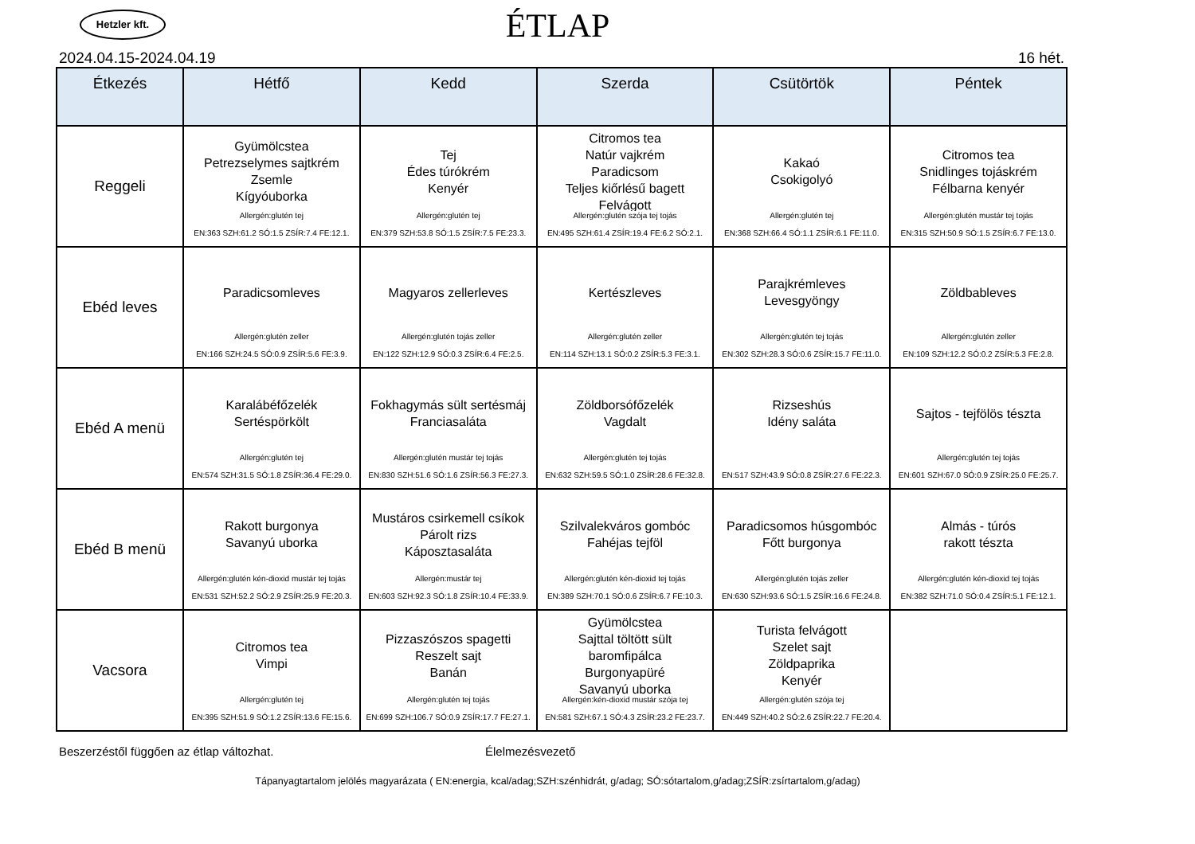Hetzler kft.
ÉTLAP
2024.04.15-2024.04.19 16 hét.
| Étkezés | Hétfő | Kedd | Szerda | Csütörtök | Péntek |
| --- | --- | --- | --- | --- | --- |
| Reggeli | Gyümölcstea Petrezselymes sajtkrém Zsemle Kígyóuborka Allergén:glutén tej EN:363 SZH:61.2 SÓ:1.5 ZSÍR:7.4 FE:12.1. | Tej Édes túrókrém Kenyér Allergén:glutén tej EN:379 SZH:53.8 SÓ:1.5 ZSÍR:7.5 FE:23.3. | Citromos tea Natúr vajkrém Paradicsom Teljes kiőrlésű bagett Felvágott Allergén:glutén szója tej tojás EN:495 SZH:61.4 ZSÍR:19.4 FE:6.2 SÓ:2.1. | Kakaó Csokigolyó Allergén:glutén tej EN:368 SZH:66.4 SÓ:1.1 ZSÍR:6.1 FE:11.0. | Citromos tea Snidlinges tojáskrém Félbarna kenyér Allergén:glutén mustár tej tojás EN:315 SZH:50.9 SÓ:1.5 ZSÍR:6.7 FE:13.0. |
| Ebéd leves | Paradicsomleves Allergén:glutén zeller EN:166 SZH:24.5 SÓ:0.9 ZSÍR:5.6 FE:3.9. | Magyaros zellerleves Allergén:glutén tojás zeller EN:122 SZH:12.9 SÓ:0.3 ZSÍR:6.4 FE:2.5. | Kertészleves Allergén:glutén zeller EN:114 SZH:13.1 SÓ:0.2 ZSÍR:5.3 FE:3.1. | Parajkrémleves Levesgyöngy Allergén:glutén tej tojás EN:302 SZH:28.3 SÓ:0.6 ZSÍR:15.7 FE:11.0. | Zöldbableves Allergén:glutén zeller EN:109 SZH:12.2 SÓ:0.2 ZSÍR:5.3 FE:2.8. |
| Ebéd A menü | Karalábéfőzelék Sertéspörkölt Allergén:glutén tej EN:574 SZH:31.5 SÓ:1.8 ZSÍR:36.4 FE:29.0. | Fokhagymás sült sertésmáj Franciasaláta Allergén:glutén mustár tej tojás EN:830 SZH:51.6 SÓ:1.6 ZSÍR:56.3 FE:27.3. | Zöldborsófőzelék Vagdalt Allergén:glutén tej tojás EN:632 SZH:59.5 SÓ:1.0 ZSÍR:28.6 FE:32.8. | Rizseshús Idény saláta EN:517 SZH:43.9 SÓ:0.8 ZSÍR:27.6 FE:22.3. | Sajtos - tejfölös tészta Allergén:glutén tej tojás EN:601 SZH:67.0 SÓ:0.9 ZSÍR:25.0 FE:25.7. |
| Ebéd B menü | Rakott burgonya Savanyú uborka Allergén:glutén kén-dioxid mustár tej tojás EN:531 SZH:52.2 SÓ:2.9 ZSÍR:25.9 FE:20.3. | Mustáros csirkemell csíkok Párolt rizs Káposztasaláta Allergén:mustár tej EN:603 SZH:92.3 SÓ:1.8 ZSÍR:10.4 FE:33.9. | Szilvalekváros gombóc Fahéjas tejföl Allergén:glutén kén-dioxid tej tojás EN:389 SZH:70.1 SÓ:0.6 ZSÍR:6.7 FE:10.3. | Paradicsomos húsgombóc Főtt burgonya Allergén:glutén tojás zeller EN:630 SZH:93.6 SÓ:1.5 ZSÍR:16.6 FE:24.8. | Almás - túrós rakott tészta Allergén:glutén kén-dioxid tej tojás EN:382 SZH:71.0 SÓ:0.4 ZSÍR:5.1 FE:12.1. |
| Vacsora | Citromos tea Vimpi Allergén:glutén tej EN:395 SZH:51.9 SÓ:1.2 ZSÍR:13.6 FE:15.6. | Pizzaszószos spagetti Reszelt sajt Banán Allergén:glutén tej tojás EN:699 SZH:106.7 SÓ:0.9 ZSÍR:17.7 FE:27.1. | Gyümölcstea Sajttal töltött sült baromfipálca Burgonyapüré Savanyú uborka Allergén:kén-dioxid mustár szója tej EN:581 SZH:67.1 SÓ:4.3 ZSÍR:23.2 FE:23.7. | Turista felvágott Szelet sajt Zöldpaprika Kenyér Allergén:glutén szója tej EN:449 SZH:40.2 SÓ:2.6 ZSÍR:22.7 FE:20.4. | |
Beszerzéstől függően az étlap változhat. Élelmezésvezető
Tápanyagtartalom jelölés magyarázata ( EN:energia, kcal/adag;SZH:szénhidrát, g/adag; SÓ:sótartalom,g/adag;ZSÍR:zsírtartalom,g/adag)